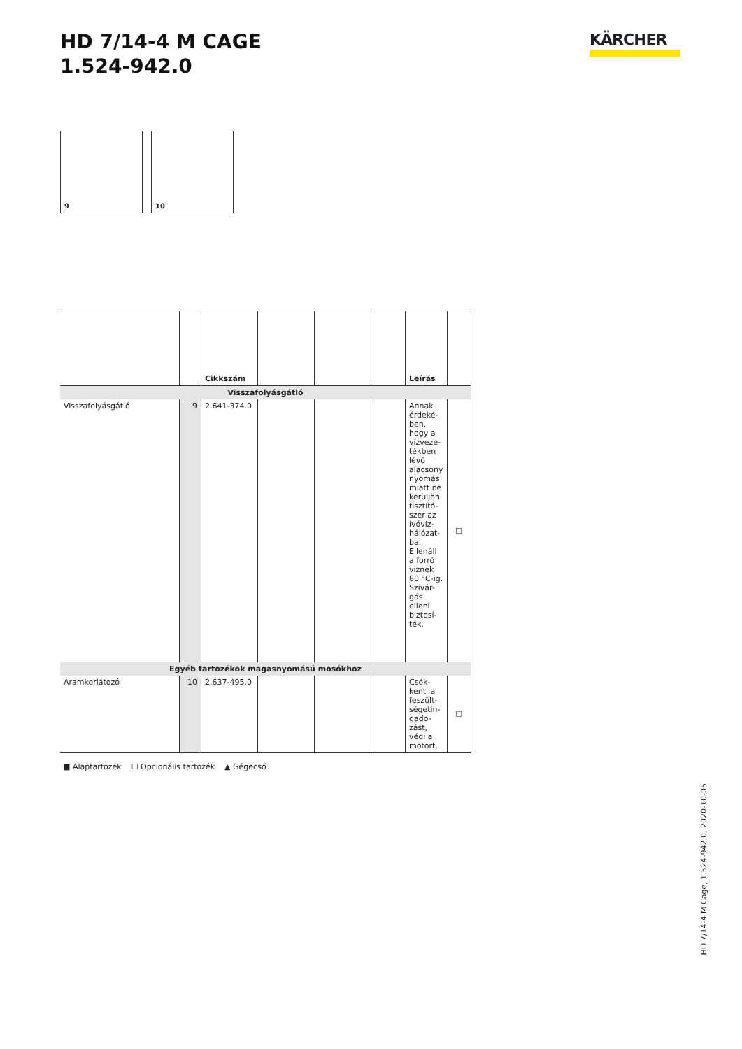HD 7/14-4 M CAGE
1.524-942.0
KÄRCHER
9
10
| | | Cikkszám | | | | Leírás | |
| --- | --- | --- | --- | --- | --- | --- | --- |
| Visszafolyásgátló | | | | | | | |
| Visszafolyásgátló | 9 | 2.641-374.0 | | | | Annak érdeké-ben, hogy a vízveze-tékben lévő alacsony nyomás miatt ne kerüljön tisztító-szer az ivóvíz-hálózat-ba. Ellenáll a forró víznek 80 °C-ig. Szivár-gás elleni biztosí-ték. | ☐ |
| Egyéb tartozékok magasnyomású mosókhoz | | | | | | | |
| Áramkorlátozó | 10 | 2.637-495.0 | | | | Csök-kenti a feszült-ségetin-gado-zást, védi a motort. | ☐ |
■ Alaptartozék ☐ Opcionális tartozék ▲ Gégecső
HD 7/14-4 M Cage, 1.524-942.0, 2020-10-05